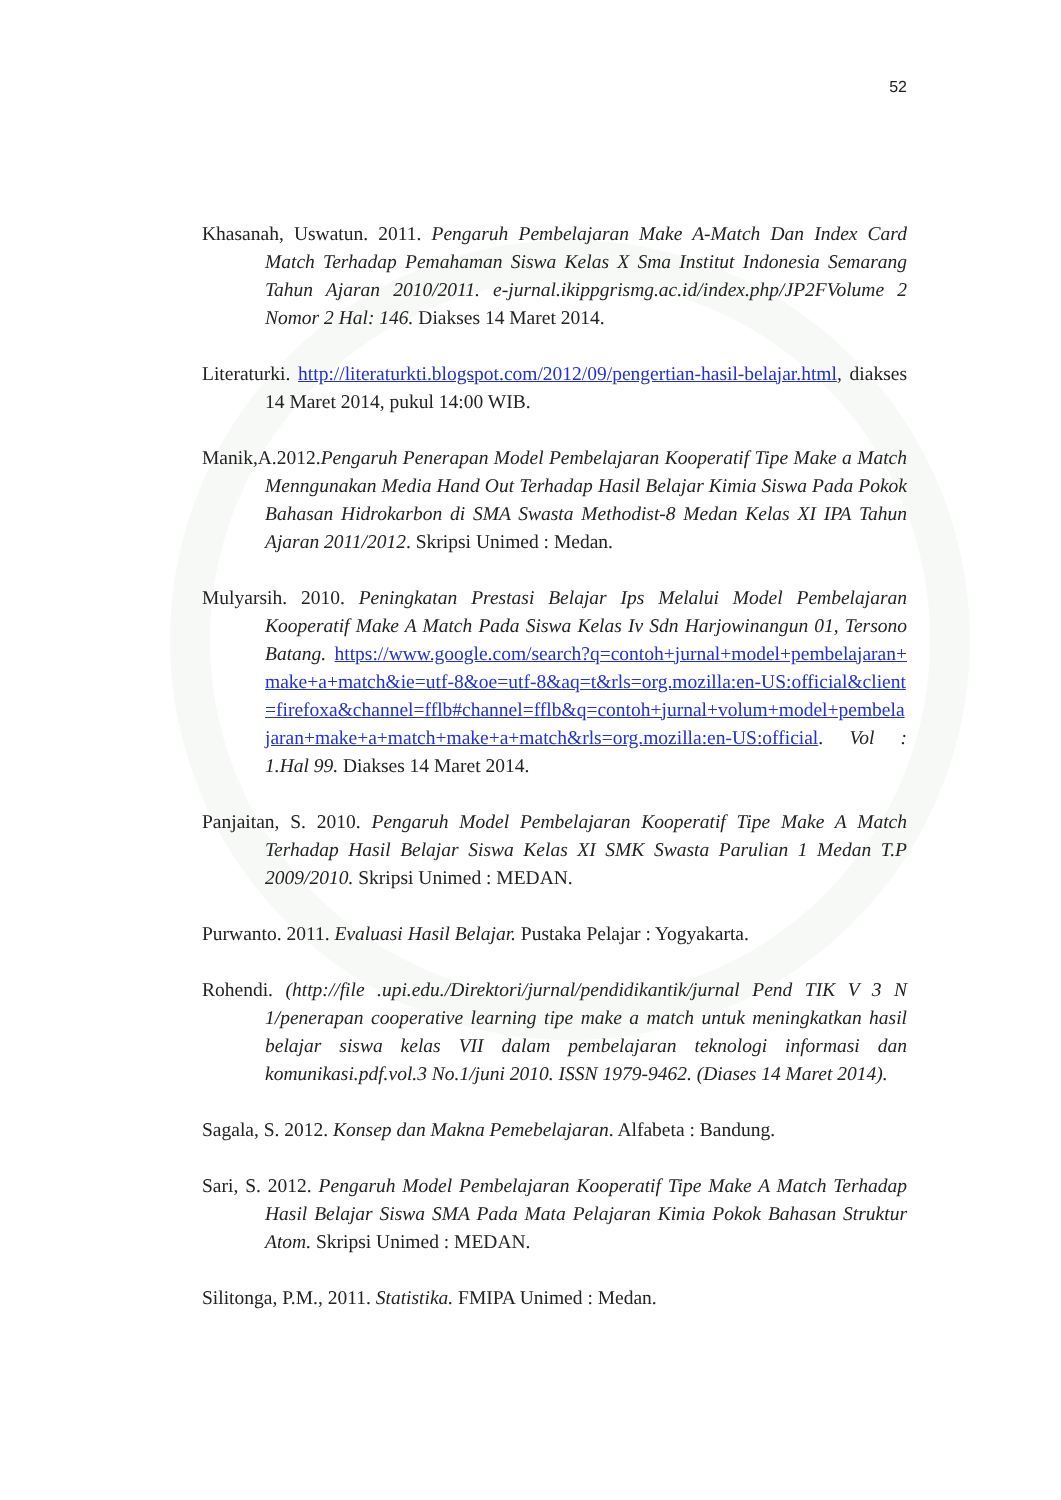52
Khasanah, Uswatun. 2011. Pengaruh Pembelajaran Make A-Match Dan Index Card Match Terhadap Pemahaman Siswa Kelas X Sma Institut Indonesia Semarang Tahun Ajaran 2010/2011. e-jurnal.ikippgrismg.ac.id/index.php/JP2FVolume 2 Nomor 2 Hal: 146. Diakses 14 Maret 2014.
Literaturki. http://literaturkti.blogspot.com/2012/09/pengertian-hasil-belajar.html, diakses 14 Maret 2014, pukul 14:00 WIB.
Manik,A.2012.Pengaruh Penerapan Model Pembelajaran Kooperatif Tipe Make a Match Menngunakan Media Hand Out Terhadap Hasil Belajar Kimia Siswa Pada Pokok Bahasan Hidrokarbon di SMA Swasta Methodist-8 Medan Kelas XI IPA Tahun Ajaran 2011/2012. Skripsi Unimed : Medan.
Mulyarsih. 2010. Peningkatan Prestasi Belajar Ips Melalui Model Pembelajaran Kooperatif Make A Match Pada Siswa Kelas Iv Sdn Harjowinangun 01, Tersono Batang. https://www.google.com/search?q=contoh+jurnal+model+pembelajaran+make+a+match&ie=utf-8&oe=utf-8&aq=t&rls=org.mozilla:en-US:official&client=firefoxa&channel=fflb#channel=fflb&q=contoh+jurnal+volum+model+pembelajaran+make+a+match+make+a+match&rls=org.mozilla:en-US:official. Vol : 1.Hal 99. Diakses 14 Maret 2014.
Panjaitan, S. 2010. Pengaruh Model Pembelajaran Kooperatif Tipe Make A Match Terhadap Hasil Belajar Siswa Kelas XI SMK Swasta Parulian 1 Medan T.P 2009/2010. Skripsi Unimed : MEDAN.
Purwanto. 2011. Evaluasi Hasil Belajar. Pustaka Pelajar : Yogyakarta.
Rohendi. (http://file .upi.edu./Direktori/jurnal/pendidikantik/jurnal Pend TIK V 3 N 1/penerapan cooperative learning tipe make a match untuk meningkatkan hasil belajar siswa kelas VII dalam pembelajaran teknologi informasi dan komunikasi.pdf.vol.3 No.1/juni 2010. ISSN 1979-9462. (Diases 14 Maret 2014).
Sagala, S. 2012. Konsep dan Makna Pemebelajaran. Alfabeta : Bandung.
Sari, S. 2012. Pengaruh Model Pembelajaran Kooperatif Tipe Make A Match Terhadap Hasil Belajar Siswa SMA Pada Mata Pelajaran Kimia Pokok Bahasan Struktur Atom. Skripsi Unimed : MEDAN.
Silitonga, P.M., 2011. Statistika. FMIPA Unimed : Medan.